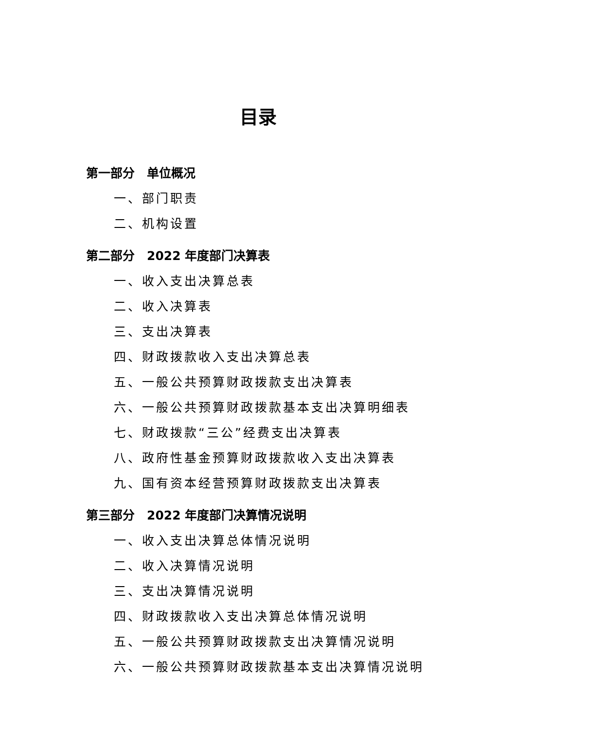目录
第一部分　单位概况
一、部门职责
二、机构设置
第二部分　2022 年度部门决算表
一、收入支出决算总表
二、收入决算表
三、支出决算表
四、财政拨款收入支出决算总表
五、一般公共预算财政拨款支出决算表
六、一般公共预算财政拨款基本支出决算明细表
七、财政拨款“三公”经费支出决算表
八、政府性基金预算财政拨款收入支出决算表
九、国有资本经营预算财政拨款支出决算表
第三部分　2022 年度部门决算情况说明
一、收入支出决算总体情况说明
二、收入决算情况说明
三、支出决算情况说明
四、财政拨款收入支出决算总体情况说明
五、一般公共预算财政拨款支出决算情况说明
六、一般公共预算财政拨款基本支出决算情况说明